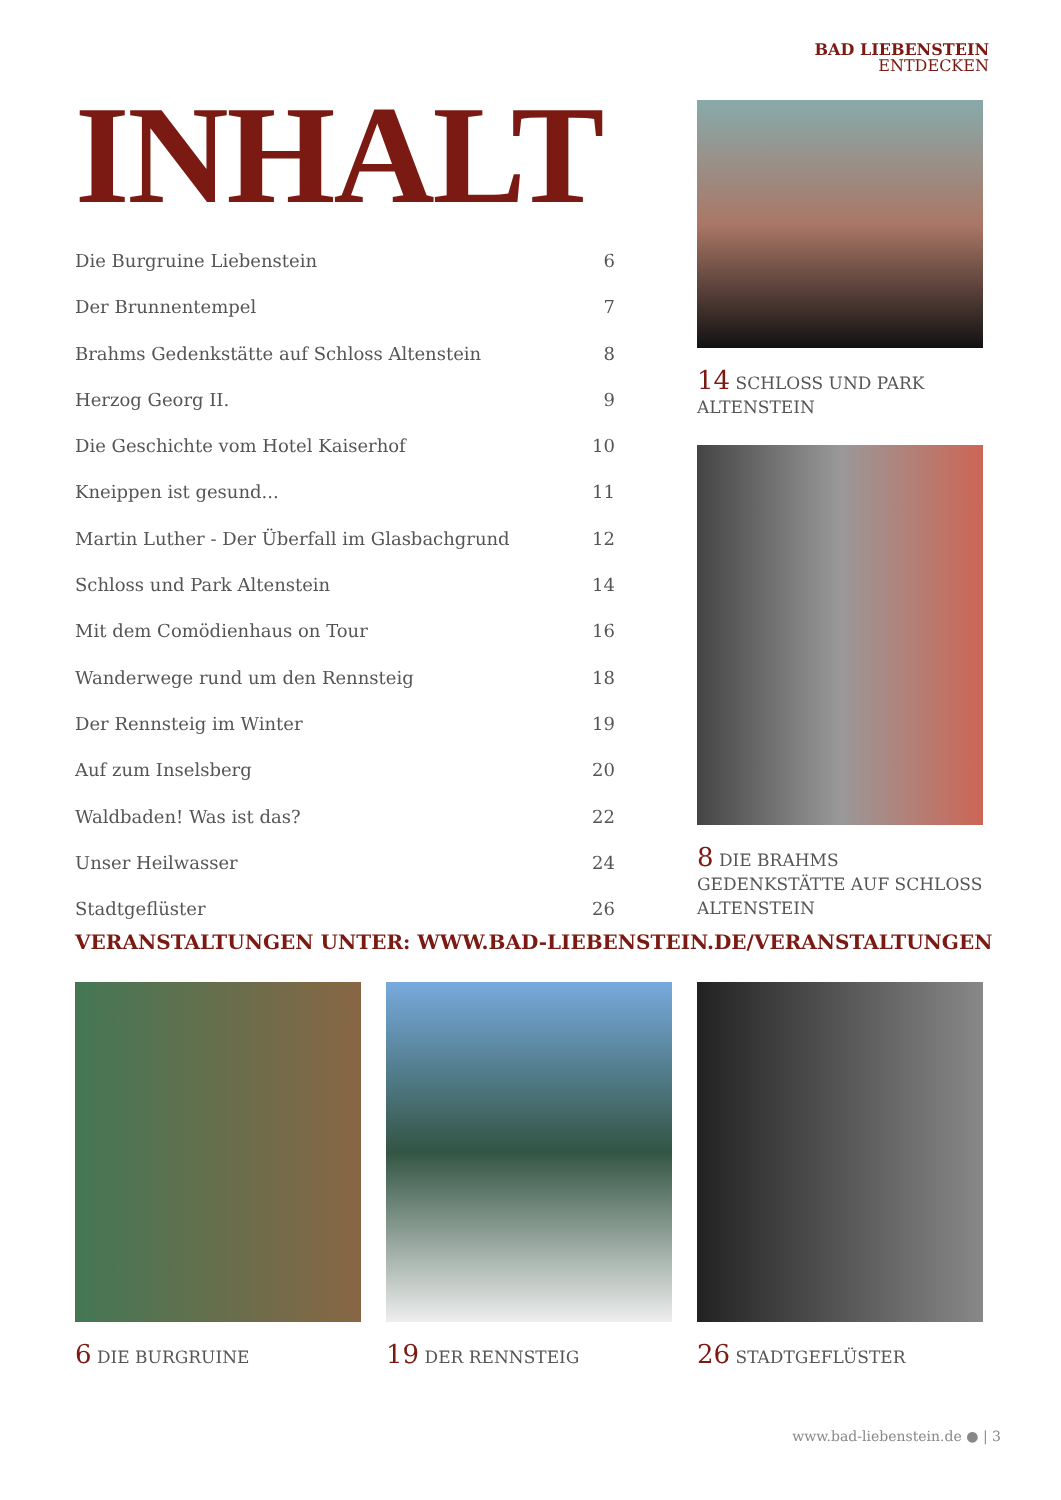BAD LIEBENSTEIN
ENTDECKEN
INHALT
Die Burgruine Liebenstein 6
Der Brunnentempel 7
Brahms Gedenkstätte auf Schloss Altenstein 8
Herzog Georg II. 9
Die Geschichte vom Hotel Kaiserhof 10
Kneippen ist gesund... 11
Martin Luther - Der Überfall im Glasbachgrund 12
Schloss und Park Altenstein 14
Mit dem Comödienhaus on Tour 16
Wanderwege rund um den Rennsteig 18
Der Rennsteig im Winter 19
Auf zum Inselsberg 20
Waldbaden! Was ist das? 22
Unser Heilwasser 24
Stadtgeflüster 26
14 SCHLOSS UND PARK ALTENSTEIN
8 DIE BRAHMS GEDENKSTÄTTE AUF SCHLOSS ALTENSTEIN
VERANSTALTUNGEN UNTER: WWW.BAD-LIEBENSTEIN.DE/VERANSTALTUNGEN
6 DIE BURGRUINE
19 DER RENNSTEIG
26 STADTGEFLÜSTER
www.bad-liebenstein.de ● | 3